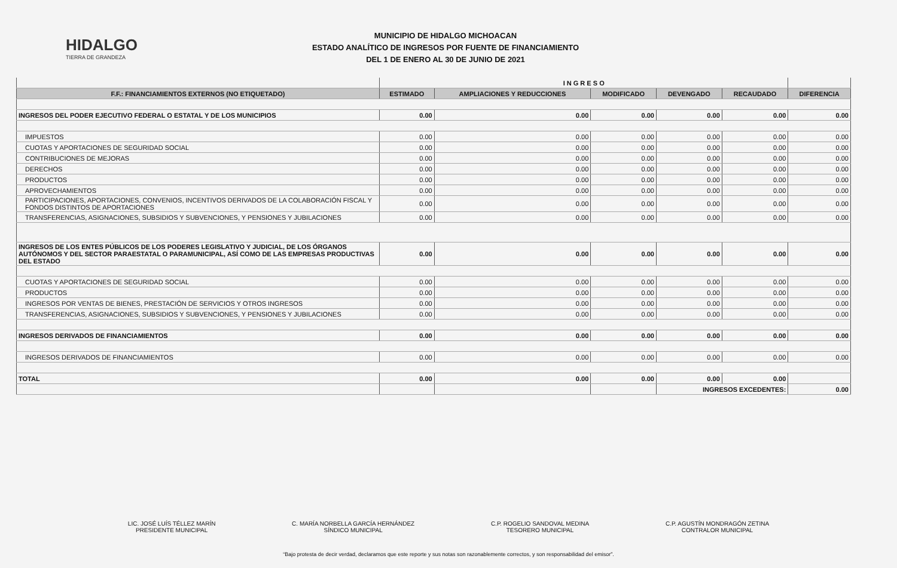HIDALGO
TIERRA DE GRANDEZA
MUNICIPIO DE HIDALGO MICHOACAN
ESTADO ANALÍTICO DE INGRESOS POR FUENTE DE FINANCIAMIENTO
DEL 1 DE ENERO AL 30 DE JUNIO DE 2021
| | I N G R E S O | | | | | |
| --- | --- | --- | --- | --- | --- | --- |
| F.F.: FINANCIAMIENTOS EXTERNOS (NO ETIQUETADO) | ESTIMADO | AMPLIACIONES Y REDUCCIONES | MODIFICADO | DEVENGADO | RECAUDADO | DIFERENCIA |
| INGRESOS DEL PODER EJECUTIVO FEDERAL O ESTATAL Y DE LOS MUNICIPIOS | 0.00 | 0.00 | 0.00 | 0.00 | 0.00 | 0.00 |
| IMPUESTOS | 0.00 | 0.00 | 0.00 | 0.00 | 0.00 | 0.00 |
| CUOTAS Y APORTACIONES DE SEGURIDAD SOCIAL | 0.00 | 0.00 | 0.00 | 0.00 | 0.00 | 0.00 |
| CONTRIBUCIONES DE MEJORAS | 0.00 | 0.00 | 0.00 | 0.00 | 0.00 | 0.00 |
| DERECHOS | 0.00 | 0.00 | 0.00 | 0.00 | 0.00 | 0.00 |
| PRODUCTOS | 0.00 | 0.00 | 0.00 | 0.00 | 0.00 | 0.00 |
| APROVECHAMIENTOS | 0.00 | 0.00 | 0.00 | 0.00 | 0.00 | 0.00 |
| PARTICIPACIONES, APORTACIONES, CONVENIOS, INCENTIVOS DERIVADOS DE LA COLABORACIÓN FISCAL Y FONDOS DISTINTOS DE APORTACIONES | 0.00 | 0.00 | 0.00 | 0.00 | 0.00 | 0.00 |
| TRANSFERENCIAS, ASIGNACIONES, SUBSIDIOS Y SUBVENCIONES, Y PENSIONES Y JUBILACIONES | 0.00 | 0.00 | 0.00 | 0.00 | 0.00 | 0.00 |
| INGRESOS DE LOS ENTES PÚBLICOS DE LOS PODERES LEGISLATIVO Y JUDICIAL, DE LOS ÓRGANOS AUTÓNOMOS Y DEL SECTOR PARAESTATAL O PARAMUNICIPAL, ASÍ COMO DE LAS EMPRESAS PRODUCTIVAS DEL ESTADO | 0.00 | 0.00 | 0.00 | 0.00 | 0.00 | 0.00 |
| CUOTAS Y APORTACIONES DE SEGURIDAD SOCIAL | 0.00 | 0.00 | 0.00 | 0.00 | 0.00 | 0.00 |
| PRODUCTOS | 0.00 | 0.00 | 0.00 | 0.00 | 0.00 | 0.00 |
| INGRESOS POR VENTAS DE BIENES, PRESTACIÓN DE SERVICIOS Y OTROS INGRESOS | 0.00 | 0.00 | 0.00 | 0.00 | 0.00 | 0.00 |
| TRANSFERENCIAS, ASIGNACIONES, SUBSIDIOS Y SUBVENCIONES, Y PENSIONES Y JUBILACIONES | 0.00 | 0.00 | 0.00 | 0.00 | 0.00 | 0.00 |
| INGRESOS DERIVADOS DE FINANCIAMIENTOS | 0.00 | 0.00 | 0.00 | 0.00 | 0.00 | 0.00 |
| INGRESOS DERIVADOS DE FINANCIAMIENTOS | 0.00 | 0.00 | 0.00 | 0.00 | 0.00 | 0.00 |
| TOTAL | 0.00 | 0.00 | 0.00 | 0.00 | 0.00 | |
| | | | | INGRESOS EXCEDENTES: | | 0.00 |
LIC. JOSÉ LUÍS TÉLLEZ MARÍN
PRESIDENTE MUNICIPAL
C. MARÍA NORBELLA GARCÍA HERNÁNDEZ
SÍNDICO MUNICIPAL
C.P. ROGELIO SANDOVAL MEDINA
TESORERO MUNICIPAL
C.P. AGUSTÍN MONDRAGÓN ZETINA
CONTRALOR MUNICIPAL
“Bajo protesta de decir verdad, declaramos que este reporte y sus notas son razonablemente correctos, y son responsabilidad del emisor”.